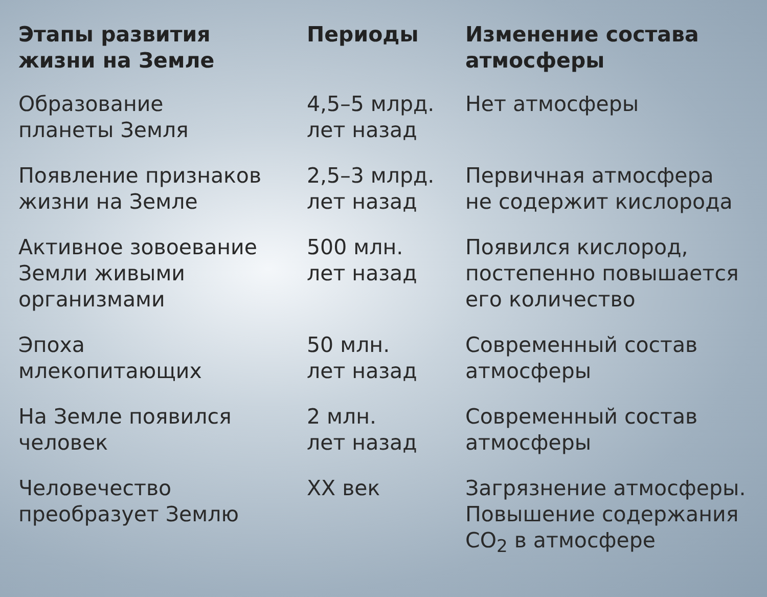| Этапы развития жизни на Земле | Периоды | Изменение состава атмосферы |
| --- | --- | --- |
| Образование планеты Земля | 4,5–5 млрд. лет назад | Нет атмосферы |
| Появление признаков жизни на Земле | 2,5–3 млрд. лет назад | Первичная атмосфера не содержит кислорода |
| Активное зовоевание Земли живыми организмами | 500 млн. лет назад | Появился кислород, постепенно повышается его количество |
| Эпоха млекопитающих | 50 млн. лет назад | Современный состав атмосферы |
| На Земле появился человек | 2 млн. лет назад | Современный состав атмосферы |
| Человечество преобразует Землю | XX век | Загрязнение атмосферы. Повышение содержания CO<sub>2</sub> в атмосфере |